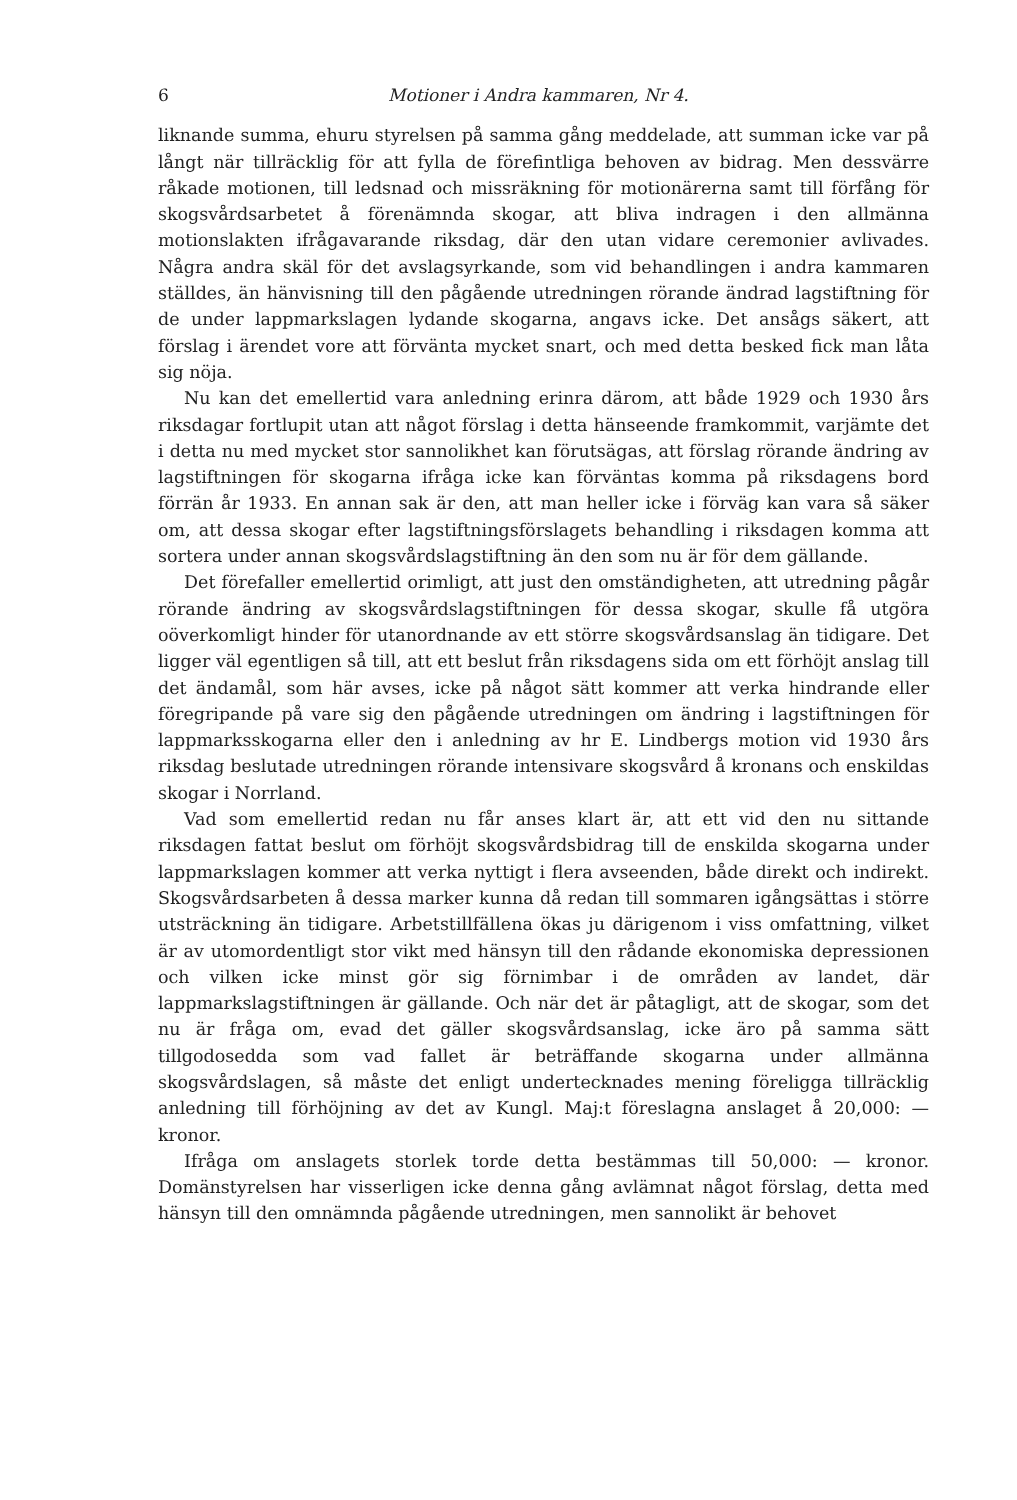6 Motioner i Andra kammaren, Nr 4.
liknande summa, ehuru styrelsen på samma gång meddelade, att summan icke var på långt när tillräcklig för att fylla de förefintliga behoven av bidrag. Men dessvärre råkade motionen, till ledsnad och missräkning för motionärerna samt till förfång för skogsvårdsarbetet å förenämnda skogar, att bliva indragen i den allmänna motionslakten ifrågavarande riksdag, där den utan vidare ceremonier avlivades. Några andra skäl för det avslagsyrkande, som vid behandlingen i andra kammaren ställdes, än hänvisning till den pågående utredningen rörande ändrad lagstiftning för de under lappmarkslagen lydande skogarna, angavs icke. Det ansågs säkert, att förslag i ärendet vore att förvänta mycket snart, och med detta besked fick man låta sig nöja.
Nu kan det emellertid vara anledning erinra därom, att både 1929 och 1930 års riksdagar fortlupit utan att något förslag i detta hänseende framkommit, varjämte det i detta nu med mycket stor sannolikhet kan förutsägas, att förslag rörande ändring av lagstiftningen för skogarna ifråga icke kan förväntas komma på riksdagens bord förrän år 1933. En annan sak är den, att man heller icke i förväg kan vara så säker om, att dessa skogar efter lagstiftningsförslagets behandling i riksdagen komma att sortera under annan skogsvårdslagstiftning än den som nu är för dem gällande.
Det förefaller emellertid orimligt, att just den omständigheten, att utredning pågår rörande ändring av skogsvårdslagstiftningen för dessa skogar, skulle få utgöra oöverkomligt hinder för utanordnande av ett större skogsvårdsanslag än tidigare. Det ligger väl egentligen så till, att ett beslut från riksdagens sida om ett förhöjt anslag till det ändamål, som här avses, icke på något sätt kommer att verka hindrande eller föregripande på vare sig den pågående utredningen om ändring i lagstiftningen för lappmarksskogarna eller den i anledning av hr E. Lindbergs motion vid 1930 års riksdag beslutade utredningen rörande intensivare skogsvård å kronans och enskildas skogar i Norrland.
Vad som emellertid redan nu får anses klart är, att ett vid den nu sittande riksdagen fattat beslut om förhöjt skogsvårdsbidrag till de enskilda skogarna under lappmarkslagen kommer att verka nyttigt i flera avseenden, både direkt och indirekt. Skogsvårdsarbeten å dessa marker kunna då redan till sommaren igångsättas i större utsträckning än tidigare. Arbetstillfällena ökas ju därigenom i viss omfattning, vilket är av utomordentligt stor vikt med hänsyn till den rådande ekonomiska depressionen och vilken icke minst gör sig förnimbar i de områden av landet, där lappmarkslagstiftningen är gällande. Och när det är påtagligt, att de skogar, som det nu är fråga om, evad det gäller skogsvårdsanslag, icke äro på samma sätt tillgodosedda som vad fallet är beträffande skogarna under allmänna skogsvårdslagen, så måste det enligt undertecknades mening föreligga tillräcklig anledning till förhöjning av det av Kungl. Maj:t föreslagna anslaget å 20,000: — kronor.
Ifråga om anslagets storlek torde detta bestämmas till 50,000: — kronor. Domänstyrelsen har visserligen icke denna gång avlämnat något förslag, detta med hänsyn till den omnämnda pågående utredningen, men sannolikt är behovet